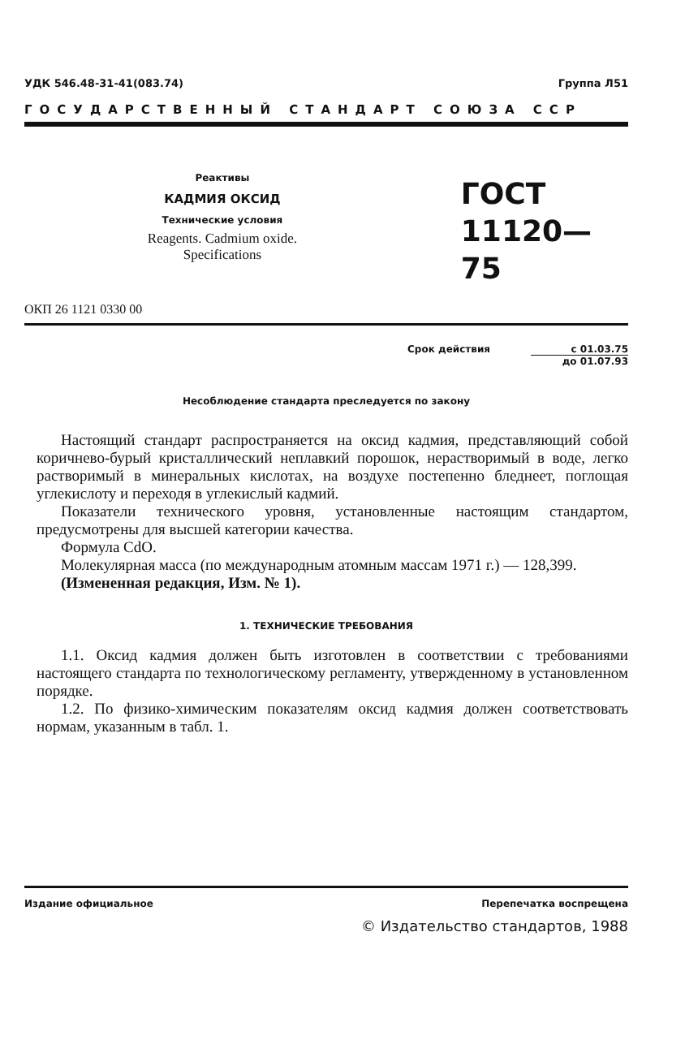УДК 546.48-31-41(083.74) Группа Л51
ГОСУДАРСТВЕННЫЙ СТАНДАРТ СОЮЗА ССР
Реактивы
КАДМИЯ ОКСИД
Технические условия
Reagents. Cadmium oxide.
Specifications
ГОСТ
11120—75
ОКП 26 1121 0330 00
Срок действия с 01.03.75
до 01.07.93
Несоблюдение стандарта преследуется по закону
Настоящий стандарт распространяется на оксид кадмия, представляющий собой коричнево-бурый кристаллический неплавкий порошок, нерастворимый в воде, легко растворимый в минеральных кислотах, на воздухе постепенно бледнеет, поглощая углекислоту и переходя в углекислый кадмий.
Показатели технического уровня, установленные настоящим стандартом, предусмотрены для высшей категории качества.
Формула CdO.
Молекулярная масса (по международным атомным массам 1971 г.) — 128,399.
(Измененная редакция, Изм. № 1).
1. ТЕХНИЧЕСКИЕ ТРЕБОВАНИЯ
1.1. Оксид кадмия должен быть изготовлен в соответствии с требованиями настоящего стандарта по технологическому регламенту, утвержденному в установленном порядке.
1.2. По физико-химическим показателям оксид кадмия должен соответствовать нормам, указанным в табл. 1.
Издание официальное Перепечатка воспрещена
© Издательство стандартов, 1988